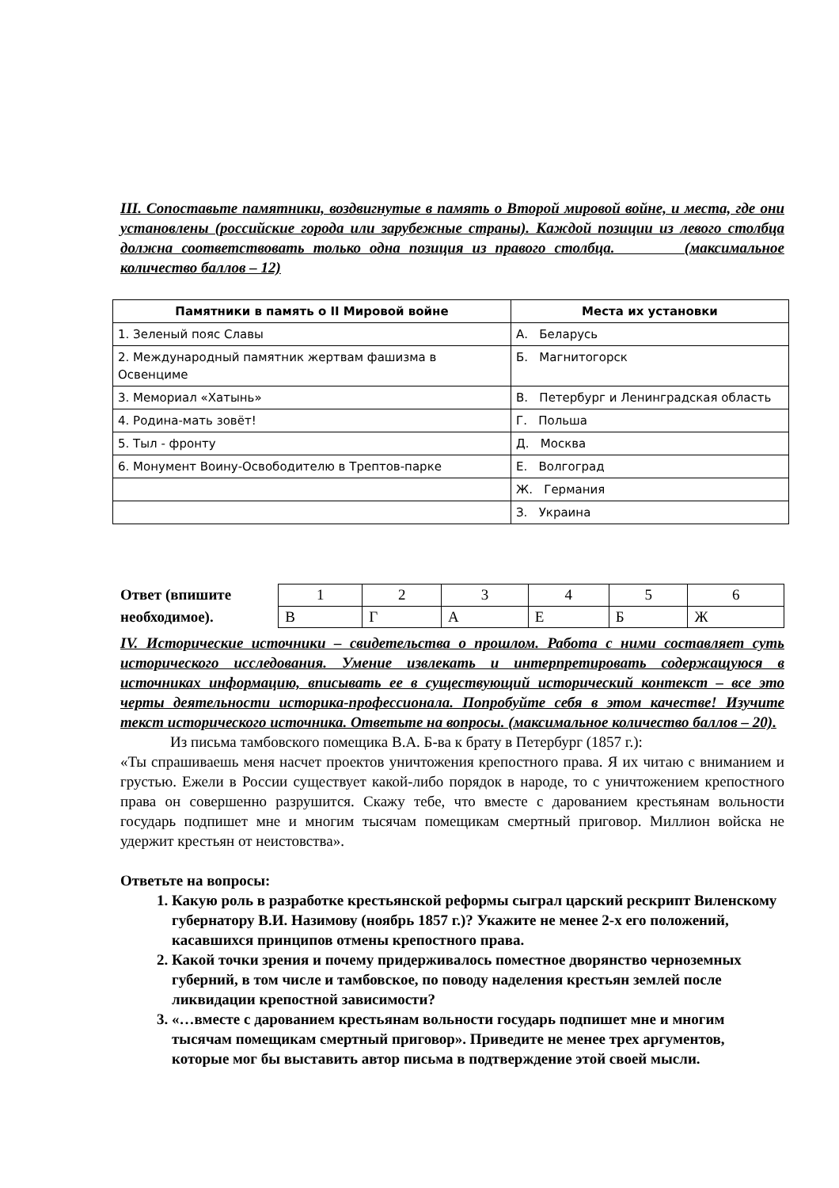III. Сопоставьте памятники, воздвигнутые в память о Второй мировой войне, и места, где они установлены (российские города или зарубежные страны). Каждой позиции из левого столбца должна соответствовать только одна позиция из правого столбца. (максимальное количество баллов – 12)
| Памятники в память о II Мировой войне | Места их установки |
| --- | --- |
| 1. Зеленый пояс Славы | А. Беларусь |
| 2. Международный памятник жертвам фашизма в Освенциме | Б. Магнитогорск |
| 3. Мемориал «Хатынь» | В. Петербург и Ленинградская область |
| 4. Родина-мать зовёт! | Г. Польша |
| 5. Тыл - фронту | Д. Москва |
| 6. Монумент Воину-Освободителю в Трептов-парке | Е. Волгоград |
| | Ж. Германия |
| | З. Украина |
Ответ (впишите необходимое).
| 1 | 2 | 3 | 4 | 5 | 6 |
| В | Г | А | Е | Б | Ж |
IV. Исторические источники – свидетельства о прошлом. Работа с ними составляет суть исторического исследования. Умение извлекать и интерпретировать содержащуюся в источниках информацию, вписывать ее в существующий исторический контекст – все это черты деятельности историка-профессионала. Попробуйте себя в этом качестве! Изучите текст исторического источника. Ответьте на вопросы. (максимальное количество баллов – 20).
Из письма тамбовского помещика В.А. Б-ва к брату в Петербург (1857 г.):
«Ты спрашиваешь меня насчет проектов уничтожения крепостного права. Я их читаю с вниманием и грустью. Ежели в России существует какой-либо порядок в народе, то с уничтожением крепостного права он совершенно разрушится. Скажу тебе, что вместе с дарованием крестьянам вольности государь подпишет мне и многим тысячам помещикам смертный приговор. Миллион войска не удержит крестьян от неистовства».
Ответьте на вопросы:
1. Какую роль в разработке крестьянской реформы сыграл царский рескрипт Виленскому губернатору В.И. Назимову (ноябрь 1857 г.)? Укажите не менее 2-х его положений, касавшихся принципов отмены крепостного права.
2. Какой точки зрения и почему придерживалось поместное дворянство черноземных губерний, в том числе и тамбовское, по поводу наделения крестьян землей после ликвидации крепостной зависимости?
3. «…вместе с дарованием крестьянам вольности государь подпишет мне и многим тысячам помещикам смертный приговор». Приведите не менее трех аргументов, которые мог бы выставить автор письма в подтверждение этой своей мысли.